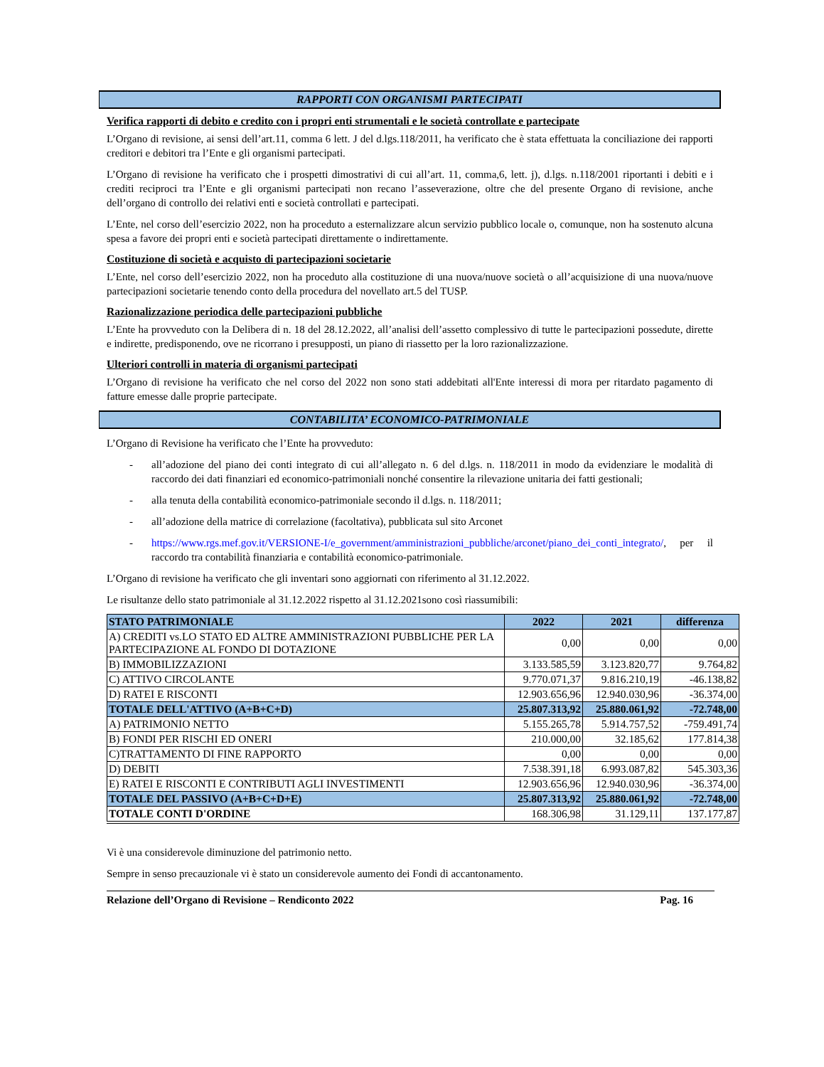RAPPORTI CON ORGANISMI PARTECIPATI
Verifica rapporti di debito e credito con i propri enti strumentali e le società controllate e partecipate
L’Organo di revisione, ai sensi dell’art.11, comma 6 lett. J del d.lgs.118/2011, ha verificato che è stata effettuata la conciliazione dei rapporti creditori e debitori tra l’Ente e gli organismi partecipati.
L’Organo di revisione ha verificato che i prospetti dimostrativi di cui all’art. 11, comma,6, lett. j), d.lgs. n.118/2001 riportanti i debiti e i crediti reciproci tra l’Ente e gli organismi partecipati non recano l’asseverazione, oltre che del presente Organo di revisione, anche dell’organo di controllo dei relativi enti e società controllati e partecipati.
L’Ente, nel corso dell’esercizio 2022, non ha proceduto a esternalizzare alcun servizio pubblico locale o, comunque, non ha sostenuto alcuna spesa a favore dei propri enti e società partecipati direttamente o indirettamente.
Costituzione di società e acquisto di partecipazioni societarie
L’Ente, nel corso dell’esercizio 2022, non ha proceduto alla costituzione di una nuova/nuove società o all’acquisizione di una nuova/nuove partecipazioni societarie tenendo conto della procedura del novellato art.5 del TUSP.
Razionalizzazione periodica delle partecipazioni pubbliche
L’Ente ha provveduto con la Delibera di n. 18 del 28.12.2022, all’analisi dell’assetto complessivo di tutte le partecipazioni possedute, dirette e indirette, predisponendo, ove ne ricorrano i presupposti, un piano di riassetto per la loro razionalizzazione.
Ulteriori controlli in materia di organismi partecipati
L’Organo di revisione ha verificato che nel corso del 2022 non sono stati addebitati all'Ente interessi di mora per ritardato pagamento di fatture emesse dalle proprie partecipate.
CONTABILITA’ ECONOMICO-PATRIMONIALE
L’Organo di Revisione ha verificato che l’Ente ha provveduto:
- all’adozione del piano dei conti integrato di cui all’allegato n. 6 del d.lgs. n. 118/2011 in modo da evidenziare le modalità di raccordo dei dati finanziari ed economico-patrimoniali nonché consentire la rilevazione unitaria dei fatti gestionali;
- alla tenuta della contabilità economico-patrimoniale secondo il d.lgs. n. 118/2011;
- all’adozione della matrice di correlazione (facoltativa), pubblicata sul sito Arconet
- https://www.rgs.mef.gov.it/VERSIONE-I/e_government/amministrazioni_pubbliche/arconet/piano_dei_conti_integrato/, per il raccordo tra contabilità finanziaria e contabilità economico-patrimoniale.
L’Organo di revisione ha verificato che gli inventari sono aggiornati con riferimento al 31.12.2022.
Le risultanze dello stato patrimoniale al 31.12.2022 rispetto al 31.12.2021sono così riassumibili:
| STATO PATRIMONIALE | 2022 | 2021 | differenza |
| --- | --- | --- | --- |
| A) CREDITI vs.LO STATO ED ALTRE AMMINISTRAZIONI PUBBLICHE PER LA PARTECIPAZIONE AL FONDO DI DOTAZIONE | 0,00 | 0,00 | 0,00 |
| B) IMMOBILIZZAZIONI | 3.133.585,59 | 3.123.820,77 | 9.764,82 |
| C) ATTIVO CIRCOLANTE | 9.770.071,37 | 9.816.210,19 | -46.138,82 |
| D) RATEI E RISCONTI | 12.903.656,96 | 12.940.030,96 | -36.374,00 |
| TOTALE DELL'ATTIVO (A+B+C+D) | 25.807.313,92 | 25.880.061,92 | -72.748,00 |
| A) PATRIMONIO NETTO | 5.155.265,78 | 5.914.757,52 | -759.491,74 |
| B) FONDI PER RISCHI ED ONERI | 210.000,00 | 32.185,62 | 177.814,38 |
| C)TRATTAMENTO DI FINE RAPPORTO | 0,00 | 0,00 | 0,00 |
| D) DEBITI | 7.538.391,18 | 6.993.087,82 | 545.303,36 |
| E) RATEI E RISCONTI E CONTRIBUTI AGLI INVESTIMENTI | 12.903.656,96 | 12.940.030,96 | -36.374,00 |
| TOTALE DEL PASSIVO (A+B+C+D+E) | 25.807.313,92 | 25.880.061,92 | -72.748,00 |
| TOTALE CONTI D'ORDINE | 168.306,98 | 31.129,11 | 137.177,87 |
Vi è una considerevole diminuzione del patrimonio netto.
Sempre in senso precauzionale vi è stato un considerevole aumento dei Fondi di accantonamento.
Relazione dell’Organo di Revisione – Rendiconto 2022 Pag. 16